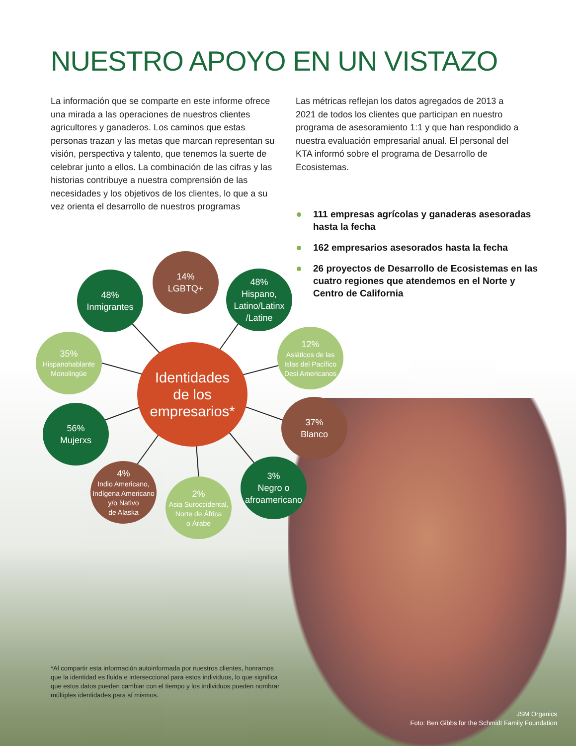NUESTRO APOYO EN UN VISTAZO
La información que se comparte en este informe ofrece una mirada a las operaciones de nuestros clientes agricultores y ganaderos. Los caminos que estas personas trazan y las metas que marcan representan su visión, perspectiva y talento, que tenemos la suerte de celebrar junto a ellos. La combinación de las cifras y las historias contribuye a nuestra comprensión de las necesidades y los objetivos de los clientes, lo que a su vez orienta el desarrollo de nuestros programas
Las métricas reflejan los datos agregados de 2013 a 2021 de todos los clientes que participan en nuestro programa de asesoramiento 1:1 y que han respondido a nuestra evaluación empresarial anual. El personal del KTA informó sobre el programa de Desarrollo de Ecosistemas.
111 empresas agrícolas y ganaderas asesoradas hasta la fecha
162 empresarios asesorados hasta la fecha
26 proyectos de Desarrollo de Ecosistemas en las cuatro regiones que atendemos en el Norte y Centro de California
Identidades
de los
empresarios*
14%
LGBTQ+
48%
Inmigrantes
48%
Hispano,
Latino/Latinx
/Latine
35%
Hispanohablante
Monolingüe
12%
Asiáticos de las
Islas del Pacífico
Desi Americanos
56%
Mujerxs
37%
Blanco
4%
Indio Americano,
Indígena Americano
y/o Nativo
de Alaska
2%
Asia Suroccidental,
Norte de África
o Árabe
3%
Negro o
afroamericano
*Al compartir esta información autoinformada por nuestros clientes, honramos que la identidad es fluida e interseccional para estos individuos, lo que significa que estos datos pueden cambiar con el tiempo y los individuos pueden nombrar múltiples identidades para sí mismos.
JSM Organics
Foto: Ben Gibbs for the Schmidt Family Foundation